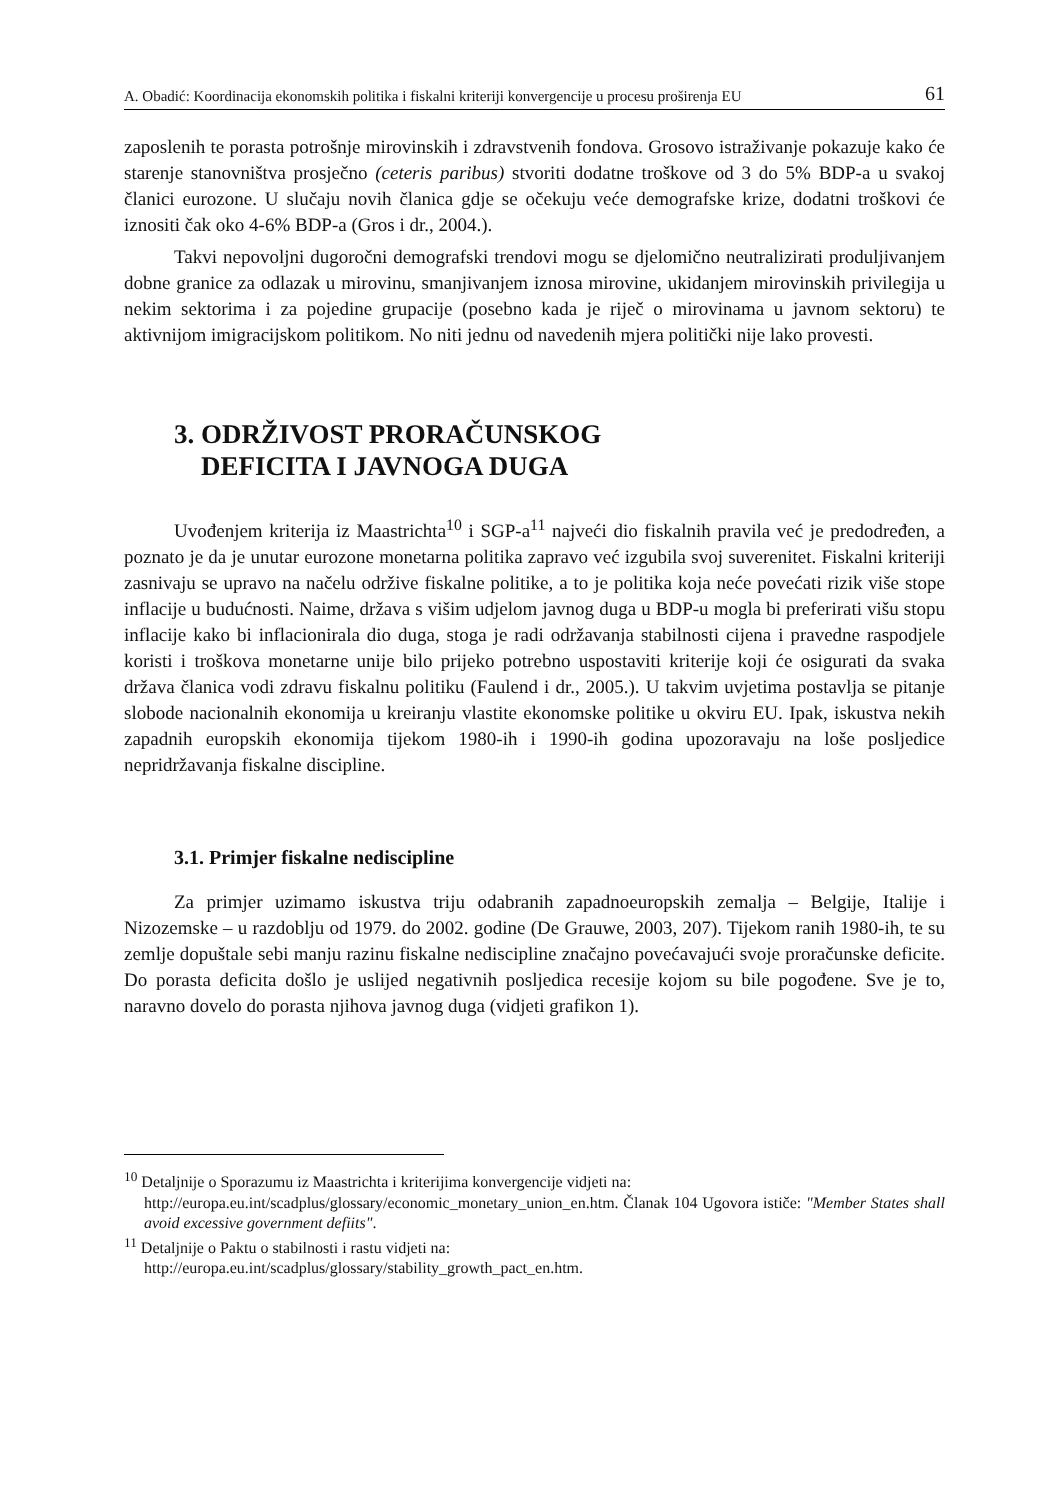A. Obadić: Koordinacija ekonomskih politika i fiskalni kriteriji konvergencije u procesu proširenja EU 61
zaposlenih te porasta potrošnje mirovinskih i zdravstvenih fondova. Grosovo istraživanje pokazuje kako će starenje stanovništva prosječno (ceteris paribus) stvoriti dodatne troškove od 3 do 5% BDP-a u svakoj članici eurozone. U slučaju novih članica gdje se očekuju veće demografske krize, dodatni troškovi će iznositi čak oko 4-6% BDP-a (Gros i dr., 2004.).
Takvi nepovoljni dugoročni demografski trendovi mogu se djelomično neutralizirati produljivanjem dobne granice za odlazak u mirovinu, smanjivanjem iznosa mirovine, ukidanjem mirovinskih privilegija u nekim sektorima i za pojedine grupacije (posebno kada je riječ o mirovinama u javnom sektoru) te aktivnijom imigracijskom politikom. No niti jednu od navedenih mjera politički nije lako provesti.
3. ODRŽIVOST PRORAČUNSKOG
DEFICITA I JAVNOGA DUGA
Uvođenjem kriterija iz Maastrichta<sup>10</sup> i SGP-a<sup>11</sup> najveći dio fiskalnih pravila već je predodređen, a poznato je da je unutar eurozone monetarna politika zapravo već izgubila svoj suverenitet. Fiskalni kriteriji zasnivaju se upravo na načelu održive fiskalne politike, a to je politika koja neće povećati rizik više stope inflacije u budućnosti. Naime, država s višim udjelom javnog duga u BDP-u mogla bi preferirati višu stopu inflacije kako bi inflacionirala dio duga, stoga je radi održavanja stabilnosti cijena i pravedne raspodjele koristi i troškova monetarne unije bilo prijeko potrebno uspostaviti kriterije koji će osigurati da svaka država članica vodi zdravu fiskalnu politiku (Faulend i dr., 2005.). U takvim uvjetima postavlja se pitanje slobode nacionalnih ekonomija u kreiranju vlastite ekonomske politike u okviru EU. Ipak, iskustva nekih zapadnih europskih ekonomija tijekom 1980-ih i 1990-ih godina upozoravaju na loše posljedice nepridržavanja fiskalne discipline.
3.1. Primjer fiskalne nediscipline
Za primjer uzimamo iskustva triju odabranih zapadnoeuropskih zemalja – Belgije, Italije i Nizozemske – u razdoblju od 1979. do 2002. godine (De Grauwe, 2003, 207). Tijekom ranih 1980-ih, te su zemlje dopuštale sebi manju razinu fiskalne nediscipline značajno povećavajući svoje proračunske deficite. Do porasta deficita došlo je uslijed negativnih posljedica recesije kojom su bile pogođene. Sve je to, naravno dovelo do porasta njihova javnog duga (vidjeti grafikon 1).
<sup>10</sup> Detaljnije o Sporazumu iz Maastrichta i kriterijima konvergencije vidjeti na:
http://europa.eu.int/scadplus/glossary/economic_monetary_union_en.htm. Članak 104 Ugovora ističe: "Member States shall avoid excessive government defiits".
<sup>11</sup> Detaljnije o Paktu o stabilnosti i rastu vidjeti na:
http://europa.eu.int/scadplus/glossary/stability_growth_pact_en.htm.